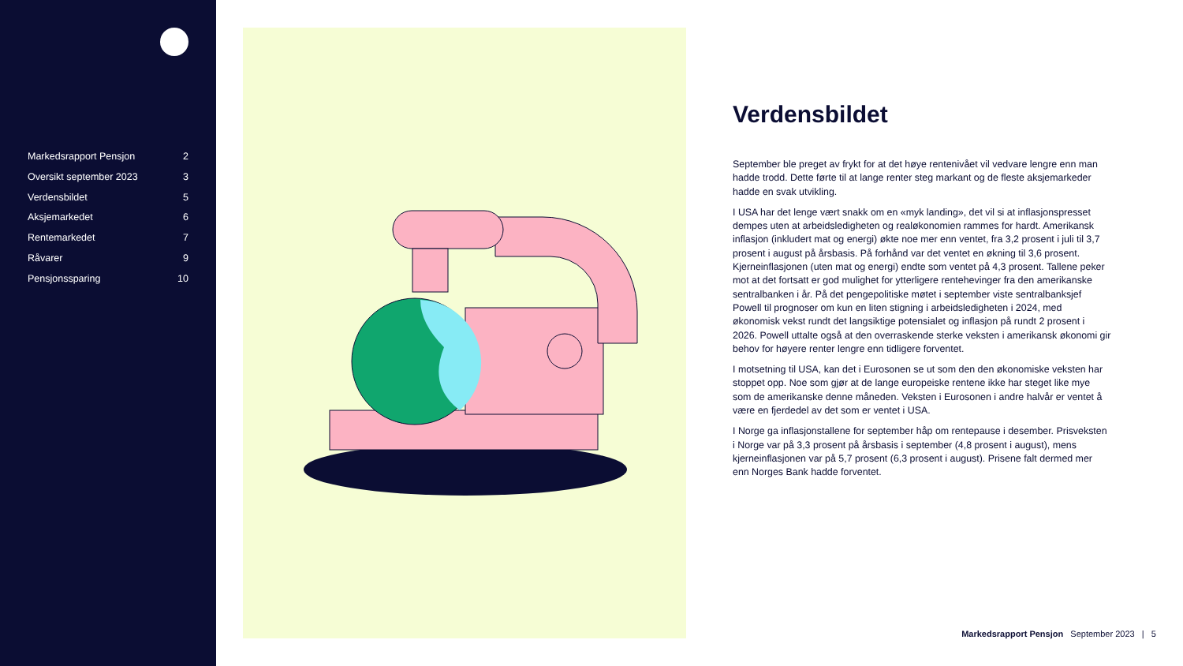Markedsrapport Pensjon 2
Oversikt september 2023 3
Verdensbildet 5
Aksjemarkedet 6
Rentemarkedet 7
Råvarer 9
Pensjonssparing 10
Verdensbildet
September ble preget av frykt for at det høye rentenivået vil vedvare lengre enn man hadde trodd. Dette førte til at lange renter steg markant og de fleste aksjemarkeder hadde en svak utvikling.
I USA har det lenge vært snakk om en «myk landing», det vil si at inflasjonspresset dempes uten at arbeidsledigheten og realøkonomien rammes for hardt. Amerikansk inflasjon (inkludert mat og energi) økte noe mer enn ventet, fra 3,2 prosent i juli til 3,7 prosent i august på årsbasis. På forhånd var det ventet en økning til 3,6 prosent. Kjerneinflasjonen (uten mat og energi) endte som ventet på 4,3 prosent. Tallene peker mot at det fortsatt er god mulighet for ytterligere rentehevinger fra den amerikanske sentralbanken i år. På det pengepolitiske møtet i september viste sentralbanksjef Powell til prognoser om kun en liten stigning i arbeidsledigheten i 2024, med økonomisk vekst rundt det langsiktige potensialet og inflasjon på rundt 2 prosent i 2026. Powell uttalte også at den overraskende sterke veksten i amerikansk økonomi gir behov for høyere renter lengre enn tidligere forventet.
I motsetning til USA, kan det i Eurosonen se ut som den den økonomiske veksten har stoppet opp. Noe som gjør at de lange europeiske rentene ikke har steget like mye som de amerikanske denne måneden. Veksten i Eurosonen i andre halvår er ventet å være en fjerdedel av det som er ventet i USA.
I Norge ga inflasjonstallene for september håp om rentepause i desember. Prisveksten i Norge var på 3,3 prosent på årsbasis i september (4,8 prosent i august), mens kjerneinflasjonen var på 5,7 prosent (6,3 prosent i august). Prisene falt dermed mer enn Norges Bank hadde forventet.
Markedsrapport Pensjon September 2023 | 5